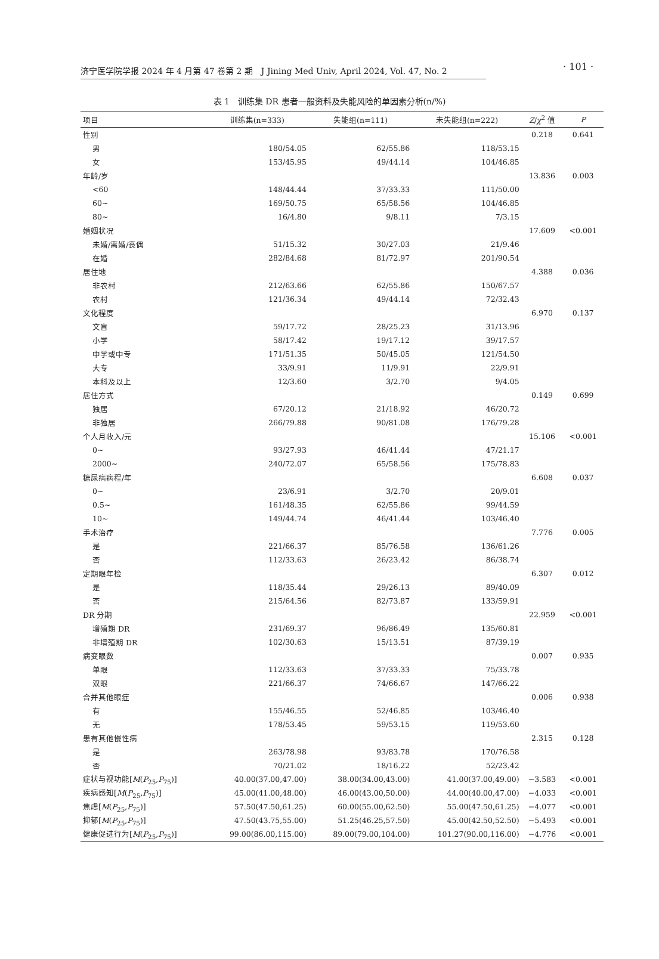济宁医学院学报 2024 年 4 月第 47 卷第 2 期　J Jining Med Univ, April 2024, Vol. 47, No. 2
· 101 ·
表 1　训练集 DR 患者一般资料及失能风险的单因素分析(n/%)
| 项目 | 训练集(n=333) | 失能组(n=111) | 未失能组(n=222) | Z / χ<sup>2</sup> 值 | P |
| --- | --- | --- | --- | --- | --- |
| 性别 | | | | 0.218 | 0.641 |
| 男 | 180/54.05 | 62/55.86 | 118/53.15 | | |
| 女 | 153/45.95 | 49/44.14 | 104/46.85 | | |
| 年龄/岁 | | | | 13.836 | 0.003 |
| <60 | 148/44.44 | 37/33.33 | 111/50.00 | | |
| 60~ | 169/50.75 | 65/58.56 | 104/46.85 | | |
| 80~ | 16/4.80 | 9/8.11 | 7/3.15 | | |
| 婚姻状况 | | | | 17.609 | <0.001 |
| 未婚/离婚/丧偶 | 51/15.32 | 30/27.03 | 21/9.46 | | |
| 在婚 | 282/84.68 | 81/72.97 | 201/90.54 | | |
| 居住地 | | | | 4.388 | 0.036 |
| 非农村 | 212/63.66 | 62/55.86 | 150/67.57 | | |
| 农村 | 121/36.34 | 49/44.14 | 72/32.43 | | |
| 文化程度 | | | | 6.970 | 0.137 |
| 文盲 | 59/17.72 | 28/25.23 | 31/13.96 | | |
| 小学 | 58/17.42 | 19/17.12 | 39/17.57 | | |
| 中学或中专 | 171/51.35 | 50/45.05 | 121/54.50 | | |
| 大专 | 33/9.91 | 11/9.91 | 22/9.91 | | |
| 本科及以上 | 12/3.60 | 3/2.70 | 9/4.05 | | |
| 居住方式 | | | | 0.149 | 0.699 |
| 独居 | 67/20.12 | 21/18.92 | 46/20.72 | | |
| 非独居 | 266/79.88 | 90/81.08 | 176/79.28 | | |
| 个人月收入/元 | | | | 15.106 | <0.001 |
| 0~ | 93/27.93 | 46/41.44 | 47/21.17 | | |
| 2000~ | 240/72.07 | 65/58.56 | 175/78.83 | | |
| 糖尿病病程/年 | | | | 6.608 | 0.037 |
| 0~ | 23/6.91 | 3/2.70 | 20/9.01 | | |
| 0.5~ | 161/48.35 | 62/55.86 | 99/44.59 | | |
| 10~ | 149/44.74 | 46/41.44 | 103/46.40 | | |
| 手术治疗 | | | | 7.776 | 0.005 |
| 是 | 221/66.37 | 85/76.58 | 136/61.26 | | |
| 否 | 112/33.63 | 26/23.42 | 86/38.74 | | |
| 定期眼年检 | | | | 6.307 | 0.012 |
| 是 | 118/35.44 | 29/26.13 | 89/40.09 | | |
| 否 | 215/64.56 | 82/73.87 | 133/59.91 | | |
| DR 分期 | | | | 22.959 | <0.001 |
| 增殖期 DR | 231/69.37 | 96/86.49 | 135/60.81 | | |
| 非增殖期 DR | 102/30.63 | 15/13.51 | 87/39.19 | | |
| 病变眼数 | | | | 0.007 | 0.935 |
| 单眼 | 112/33.63 | 37/33.33 | 75/33.78 | | |
| 双眼 | 221/66.37 | 74/66.67 | 147/66.22 | | |
| 合并其他眼症 | | | | 0.006 | 0.938 |
| 有 | 155/46.55 | 52/46.85 | 103/46.40 | | |
| 无 | 178/53.45 | 59/53.15 | 119/53.60 | | |
| 患有其他慢性病 | | | | 2.315 | 0.128 |
| 是 | 263/78.98 | 93/83.78 | 170/76.58 | | |
| 否 | 70/21.02 | 18/16.22 | 52/23.42 | | |
| 症状与视功能[ M ( P<sub>25</sub>, P<sub>75</sub>)] | 40.00(37.00,47.00) | 38.00(34.00,43.00) | 41.00(37.00,49.00) | −3.583 | <0.001 |
| 疾病感知[ M ( P<sub>25</sub>, P<sub>75</sub>)] | 45.00(41.00,48.00) | 46.00(43.00,50.00) | 44.00(40.00,47.00) | −4.033 | <0.001 |
| 焦虑[ M ( P<sub>25</sub>, P<sub>75</sub>)] | 57.50(47.50,61.25) | 60.00(55.00,62.50) | 55.00(47.50,61.25) | −4.077 | <0.001 |
| 抑郁[ M ( P<sub>25</sub>, P<sub>75</sub>)] | 47.50(43.75,55.00) | 51.25(46.25,57.50) | 45.00(42.50,52.50) | −5.493 | <0.001 |
| 健康促进行为[ M ( P<sub>25</sub>, P<sub>75</sub>)] | 99.00(86.00,115.00) | 89.00(79.00,104.00) | 101.27(90.00,116.00) | −4.776 | <0.001 |